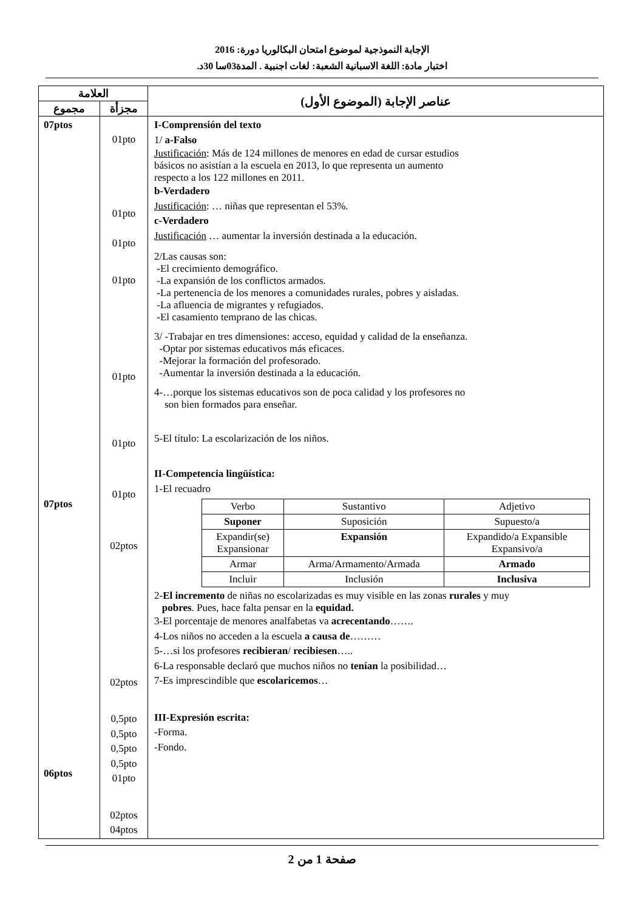الإجابة النموذجية لموضوع امتحان البكالوريا دورة: 2016
اختبار مادة: اللغة الاسبانية الشعبة: لغات اجنبية . المدة03سا 30د.
| العلامة | | عناصر الإجابة (الموضوع الأول) |
| --- | --- | --- |
| مجموع | مجزأة | |
| 07ptos 07ptos 06ptos | 01pto 01pto 01pto 01pto 01pto 01pto 01pto 02ptos 02ptos 0,5pto 0,5pto 0,5pto 0,5pto 01pto 02ptos 04ptos | I-Comprensión del texto 1/ a-Falso Justificación : Más de 124 millones de menores en edad de cursar estudios básicos no asistían a la escuela en 2013, lo que representa un aumento respecto a los 122 millones en 2011. b-Verdadero Justificación : … niñas que representan el 53%. c-Verdadero Justificación … aumentar la inversión destinada a la educación. 2/Las causas son: -El crecimiento demográfico. -La expansión de los conflictos armados. -La pertenencia de los menores a comunidades rurales, pobres y aisladas. -La afluencia de migrantes y refugiados. -El casamiento temprano de las chicas. 3/ -Trabajar en tres dimensiones: acceso, equidad y calidad de la enseñanza. -Optar por sistemas educativos más eficaces. -Mejorar la formación del profesorado. -Aumentar la inversión destinada a la educación. 4-…porque los sistemas educativos son de poca calidad y los profesores no son bien formados para enseñar. 5-El título: La escolarización de los niños. II-Competencia lingüística: 1-El recuadro / Verbo / Sustantivo / Adjetivo / / Suponer / Suposición / Supuesto/a / / Expandir(se) Expansionar / Expansión / Expandido/a Expansible Expansivo/a / / Armar / Arma/Armamento/Armada / Armado / / Incluir / Inclusión / Inclusiva / 2- El incremento de niñas no escolarizadas es muy visible en las zonas rurales y muy pobres . Pues, hace falta pensar en la equidad. 3-El porcentaje de menores analfabetas va acrecentando ……. 4-Los niños no acceden a la escuela a causa de ……… 5-…si los profesores recibieran / recibiesen ….. 6-La responsable declaró que muchos niños no tenían la posibilidad… 7-Es imprescindible que escolaricemos … III-Expresión escrita: -Forma. -Fondo. |
صفحة 1 من 2